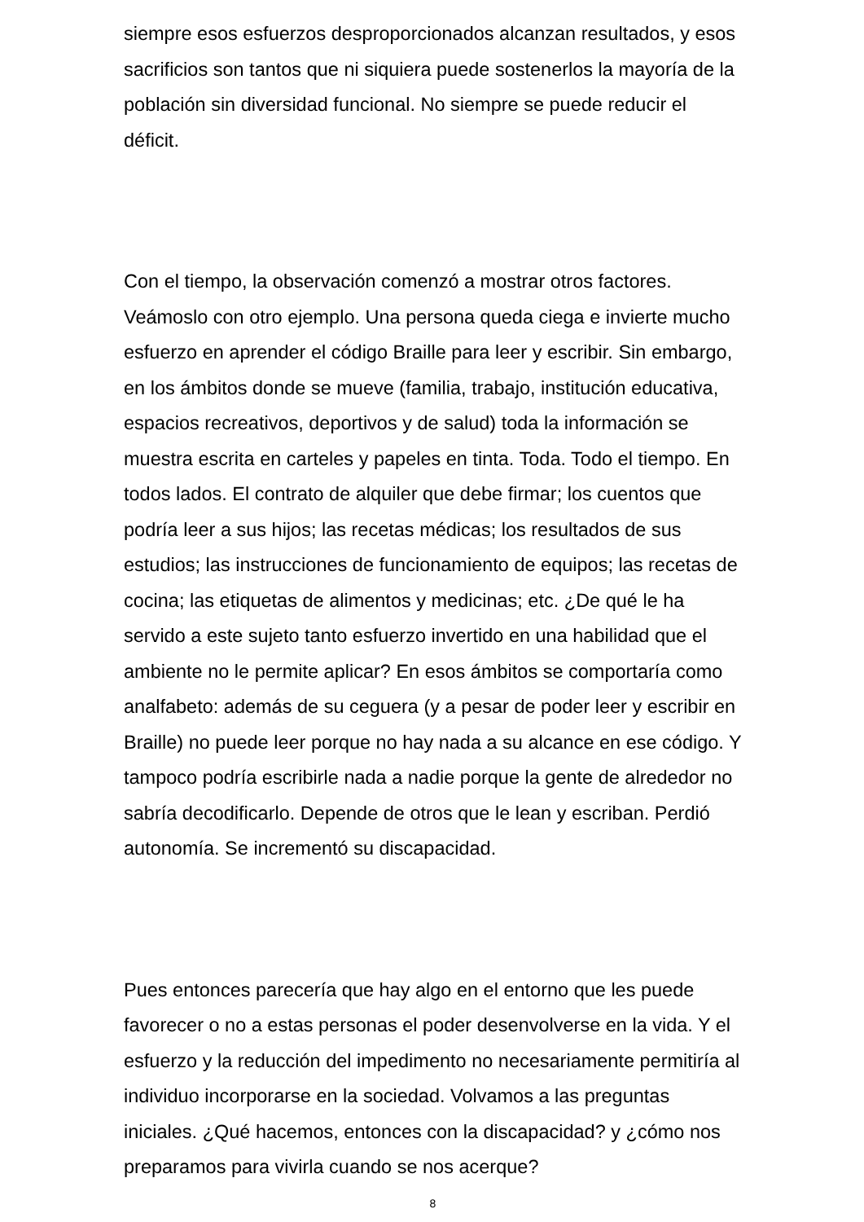siempre esos esfuerzos desproporcionados alcanzan resultados, y esos sacrificios son tantos que ni siquiera puede sostenerlos la mayoría de la población sin diversidad funcional. No siempre se puede reducir el déficit.
Con el tiempo, la observación comenzó a mostrar otros factores. Veámoslo con otro ejemplo. Una persona queda ciega e invierte mucho esfuerzo en aprender el código Braille para leer y escribir. Sin embargo, en los ámbitos donde se mueve (familia, trabajo, institución educativa, espacios recreativos, deportivos y de salud) toda la información se muestra escrita en carteles y papeles en tinta. Toda. Todo el tiempo. En todos lados. El contrato de alquiler que debe firmar; los cuentos que podría leer a sus hijos; las recetas médicas; los resultados de sus estudios; las instrucciones de funcionamiento de equipos; las recetas de cocina; las etiquetas de alimentos y medicinas; etc. ¿De qué le ha servido a este sujeto tanto esfuerzo invertido en una habilidad que el ambiente no le permite aplicar? En esos ámbitos se comportaría como analfabeto: además de su ceguera (y a pesar de poder leer y escribir en Braille) no puede leer porque no hay nada a su alcance en ese código. Y tampoco podría escribirle nada a nadie porque la gente de alrededor no sabría decodificarlo. Depende de otros que le lean y escriban. Perdió autonomía. Se incrementó su discapacidad.
Pues entonces parecería que hay algo en el entorno que les puede favorecer o no a estas personas el poder desenvolverse en la vida. Y el esfuerzo y la reducción del impedimento no necesariamente permitiría al individuo incorporarse en la sociedad. Volvamos a las preguntas iniciales. ¿Qué hacemos, entonces con la discapacidad? y ¿cómo nos preparamos para vivirla cuando se nos acerque?
8